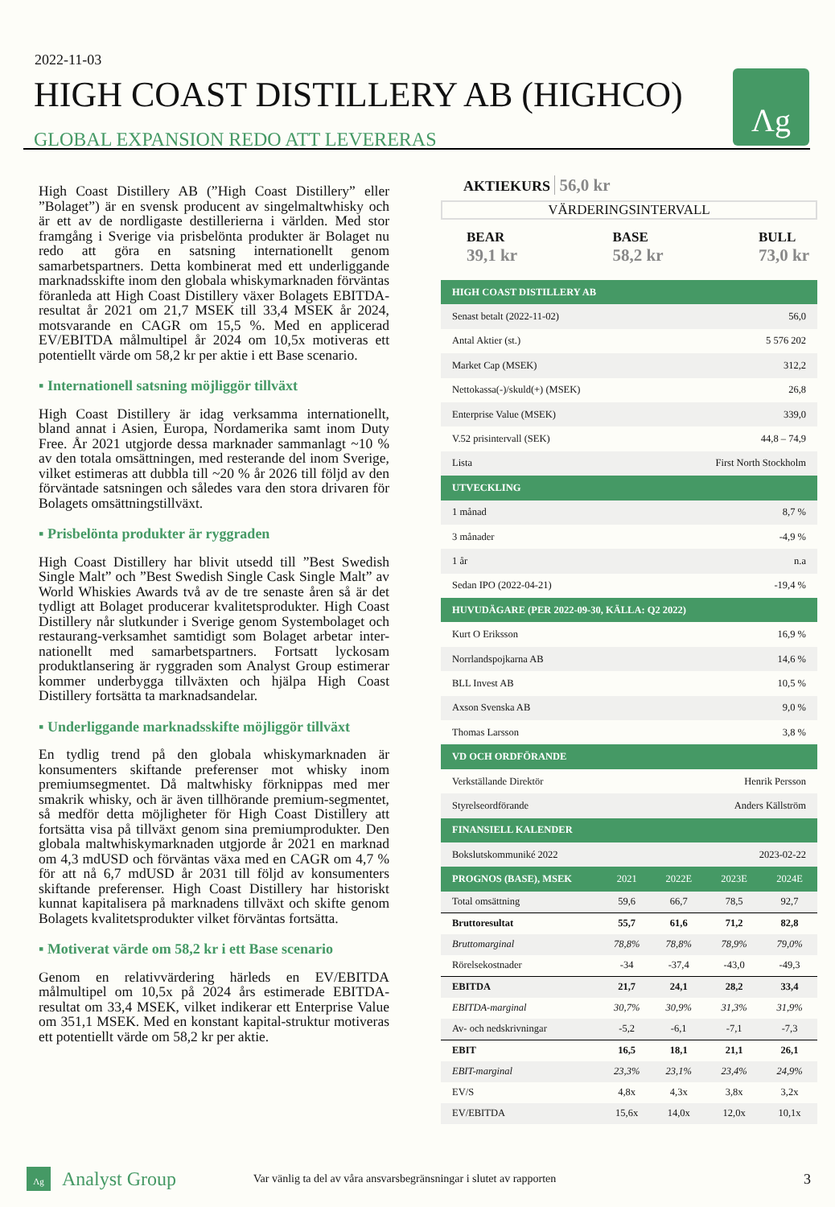2022-11-03
HIGH COAST DISTILLERY AB (HIGHCO)
GLOBAL EXPANSION REDO ATT LEVERERAS
Λg
High Coast Distillery AB (”High Coast Distillery” eller ”Bolaget”) är en svensk producent av singelmaltwhisky och är ett av de nordligaste destillerierna i världen. Med stor framgång i Sverige via prisbelönta produkter är Bolaget nu redo att göra en satsning internationellt genom samarbetspartners. Detta kombinerat med ett underliggande marknadsskifte inom den globala whiskymarknaden förväntas föranleda att High Coast Distillery växer Bolagets EBITDA-resultat år 2021 om 21,7 MSEK till 33,4 MSEK år 2024, motsvarande en CAGR om 15,5 %. Med en applicerad EV/EBITDA målmultipel år 2024 om 10,5x motiveras ett potentiellt värde om 58,2 kr per aktie i ett Base scenario.
▪ Internationell satsning möjliggör tillväxt
High Coast Distillery är idag verksamma internationellt, bland annat i Asien, Europa, Nordamerika samt inom Duty Free. År 2021 utgjorde dessa marknader sammanlagt ~10 % av den totala omsättningen, med resterande del inom Sverige, vilket estimeras att dubbla till ~20 % år 2026 till följd av den förväntade satsningen och således vara den stora drivaren för Bolagets omsättningstillväxt.
▪ Prisbelönta produkter är ryggraden
High Coast Distillery har blivit utsedd till ”Best Swedish Single Malt” och ”Best Swedish Single Cask Single Malt” av World Whiskies Awards två av de tre senaste åren så är det tydligt att Bolaget producerar kvalitetsprodukter. High Coast Distillery når slutkunder i Sverige genom Systembolaget och restaurang-verksamhet samtidigt som Bolaget arbetar inter-nationellt med samarbetspartners. Fortsatt lyckosam produktlansering är ryggraden som Analyst Group estimerar kommer underbygga tillväxten och hjälpa High Coast Distillery fortsätta ta marknadsandelar.
▪ Underliggande marknadsskifte möjliggör tillväxt
En tydlig trend på den globala whiskymarknaden är konsumenters skiftande preferenser mot whisky inom premiumsegmentet. Då maltwhisky förknippas med mer smakrik whisky, och är även tillhörande premium-segmentet, så medför detta möjligheter för High Coast Distillery att fortsätta visa på tillväxt genom sina premiumprodukter. Den globala maltwhiskymarknaden utgjorde år 2021 en marknad om 4,3 mdUSD och förväntas växa med en CAGR om 4,7 % för att nå 6,7 mdUSD år 2031 till följd av konsumenters skiftande preferenser. High Coast Distillery har historiskt kunnat kapitalisera på marknadens tillväxt och skifte genom Bolagets kvalitetsprodukter vilket förväntas fortsätta.
▪ Motiverat värde om 58,2 kr i ett Base scenario
Genom en relativvärdering härleds en EV/EBITDA målmultipel om 10,5x på 2024 års estimerade EBITDA-resultat om 33,4 MSEK, vilket indikerar ett Enterprise Value om 351,1 MSEK. Med en konstant kapital-struktur motiveras ett potentiellt värde om 58,2 kr per aktie.
AKTIEKURS 56,0 kr
VÄRDERINGSINTERVALL
BEAR
39,1 kr
BASE
58,2 kr
BULL
73,0 kr
| HIGH COAST DISTILLERY AB | |
| --- | --- |
| Senast betalt (2022-11-02) | 56,0 |
| Antal Aktier (st.) | 5 576 202 |
| Market Cap (MSEK) | 312,2 |
| Nettokassa(-)/skuld(+) (MSEK) | 26,8 |
| Enterprise Value (MSEK) | 339,0 |
| V.52 prisintervall (SEK) | 44,8 – 74,9 |
| Lista | First North Stockholm |
| UTVECKLING | |
| 1 månad | 8,7 % |
| 3 månader | -4,9 % |
| 1 år | n.a |
| Sedan IPO (2022-04-21) | -19,4 % |
| HUVUDÄGARE (PER 2022-09-30, KÄLLA: Q2 2022) | |
| Kurt O Eriksson | 16,9 % |
| Norrlandspojkarna AB | 14,6 % |
| BLL Invest AB | 10,5 % |
| Axson Svenska AB | 9,0 % |
| Thomas Larsson | 3,8 % |
| VD OCH ORDFÖRANDE | |
| Verkställande Direktör | Henrik Persson |
| Styrelseordförande | Anders Källström |
| FINANSIELL KALENDER | |
| Bokslutskommuniké 2022 | 2023-02-22 |
| PROGNOS (BASE), MSEK | 2021 | 2022E | 2023E | 2024E |
| --- | --- | --- | --- | --- |
| Total omsättning | 59,6 | 66,7 | 78,5 | 92,7 |
| Bruttoresultat | 55,7 | 61,6 | 71,2 | 82,8 |
| Bruttomarginal | 78,8% | 78,8% | 78,9% | 79,0% |
| Rörelsekostnader | -34 | -37,4 | -43,0 | -49,3 |
| EBITDA | 21,7 | 24,1 | 28,2 | 33,4 |
| EBITDA-marginal | 30,7% | 30,9% | 31,3% | 31,9% |
| Av- och nedskrivningar | -5,2 | -6,1 | -7,1 | -7,3 |
| EBIT | 16,5 | 18,1 | 21,1 | 26,1 |
| EBIT-marginal | 23,3% | 23,1% | 23,4% | 24,9% |
| EV/S | 4,8x | 4,3x | 3,8x | 3,2x |
| EV/EBITDA | 15,6x | 14,0x | 12,0x | 10,1x |
Λg Analyst Group Var vänlig ta del av våra ansvarsbegränsningar i slutet av rapporten 3